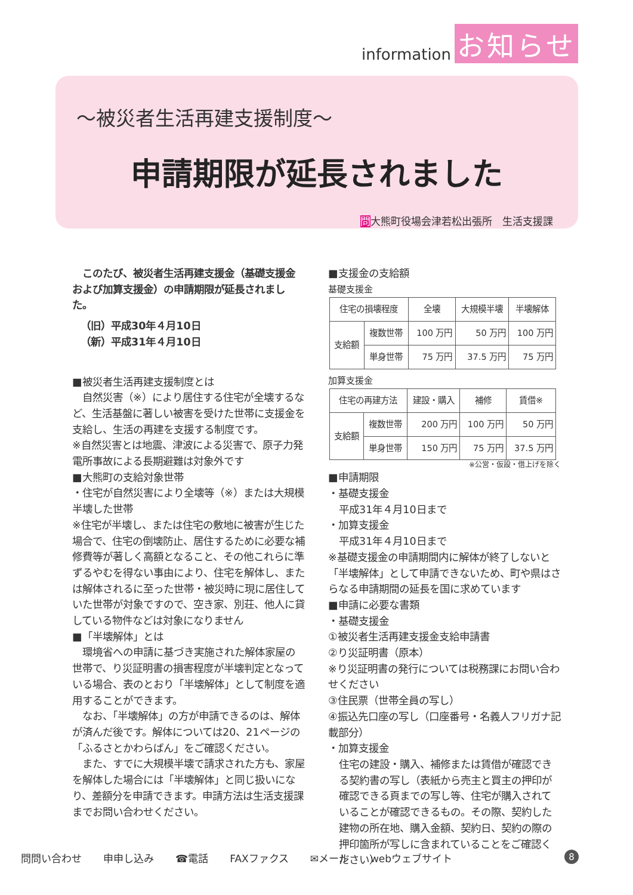information お知らせ
～被災者生活再建支援制度～
申請期限が延長されました
問大熊町役場会津若松出張所　生活支援課
　このたび、被災者生活再建支援金（基礎支援金および加算支援金）の申請期限が延長されました。
（旧）平成30年４月10日
（新）平成31年４月10日
■被災者生活再建支援制度とは
　自然災害（※）により居住する住宅が全壊するなど、生活基盤に著しい被害を受けた世帯に支援金を支給し、生活の再建を支援する制度です。
※自然災害とは地震、津波による災害で、原子力発電所事故による長期避難は対象外です
■大熊町の支給対象世帯
・住宅が自然災害により全壊等（※）または大規模半壊した世帯
※住宅が半壊し、または住宅の敷地に被害が生じた場合で、住宅の倒壊防止、居住するために必要な補修費等が著しく高額となること、その他これらに準ずるやむを得ない事由により、住宅を解体し、または解体されるに至った世帯・被災時に現に居住していた世帯が対象ですので、空き家、別荘、他人に貸している物件などは対象になりません
■「半壊解体」とは
　環境省への申請に基づき実施された解体家屋の世帯で、り災証明書の損害程度が半壊判定となっている場合、表のとおり「半壊解体」として制度を適用することができます。
　なお、「半壊解体」の方が申請できるのは、解体が済んだ後です。解体については20、21ページの「ふるさとかわらばん」をご確認ください。
　また、すでに大規模半壊で請求された方も、家屋を解体した場合には「半壊解体」と同じ扱いになり、差額分を申請できます。申請方法は生活支援課までお問い合わせください。
■支援金の支給額
基礎支援金
| 住宅の損壊程度 | | 全壊 | 大規模半壊 | 半壊解体 |
| 支給額 | 複数世帯 | 100 万円 | 50 万円 | 100 万円 |
| | 単身世帯 | 75 万円 | 37.5 万円 | 75 万円 |
加算支援金
| 住宅の再建方法 | | 建設・購入 | 補修 | 賃借※ |
| 支給額 | 複数世帯 | 200 万円 | 100 万円 | 50 万円 |
| | 単身世帯 | 150 万円 | 75 万円 | 37.5 万円 |
※公営・仮設・借上げを除く
■申請期限
・基礎支援金
平成31年４月10日まで
・加算支援金
平成31年４月10日まで
※基礎支援金の申請期間内に解体が終了しないと「半壊解体」として申請できないため、町や県はさらなる申請期間の延長を国に求めています
■申請に必要な書類
・基礎支援金
①被災者生活再建支援金支給申請書
②り災証明書（原本）
※り災証明書の発行については税務課にお問い合わせください
③住民票（世帯全員の写し）
④振込先口座の写し（口座番号・名義人フリガナ記載部分）
・加算支援金
住宅の建設・購入、補修または賃借が確認できる契約書の写し（表紙から売主と買主の押印が確認できる頁までの写し等、住宅が購入されていることが確認できるもの。その際、契約した建物の所在地、購入金額、契約日、契約の際の押印箇所が写しに含まれていることをご確認ください）
問問い合わせ 申申し込み ☎電話 FAXファクス ✉メール webウェブサイト
8